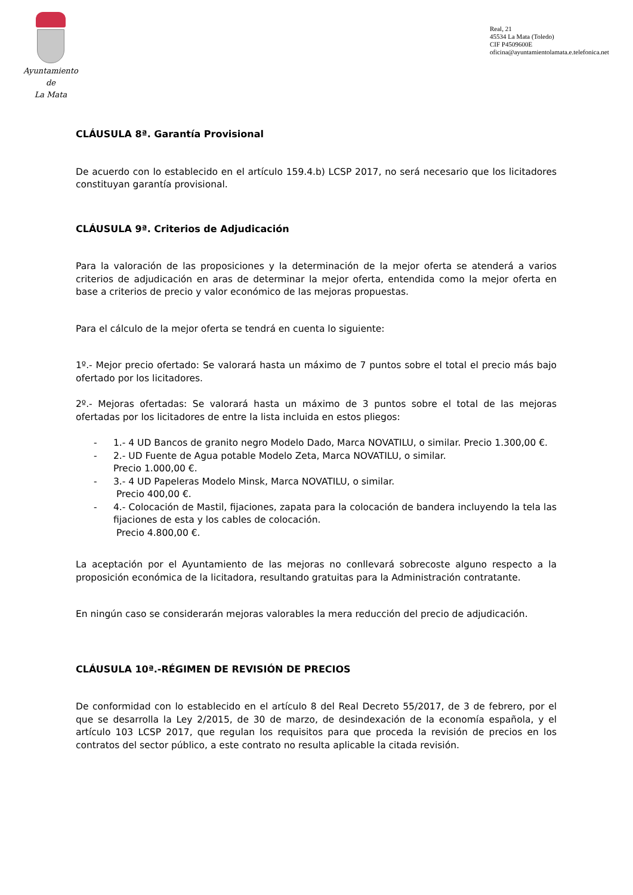Ayuntamiento
de
La Mata
Real, 21
45534 La Mata (Toledo)
CIF P4509600E
oficina@ayuntamientolamata.e.telefonica.net
CLÁUSULA 8ª. Garantía Provisional
De acuerdo con lo establecido en el artículo 159.4.b) LCSP 2017, no será necesario que los licitadores constituyan garantía provisional.
CLÁUSULA 9ª. Criterios de Adjudicación
Para la valoración de las proposiciones y la determinación de la mejor oferta se atenderá a varios criterios de adjudicación en aras de determinar la mejor oferta, entendida como la mejor oferta en base a criterios de precio y valor económico de las mejoras propuestas.
Para el cálculo de la mejor oferta se tendrá en cuenta lo siguiente:
1º.- Mejor precio ofertado: Se valorará hasta un máximo de 7 puntos sobre el total el precio más bajo ofertado por los licitadores.
2º.- Mejoras ofertadas: Se valorará hasta un máximo de 3 puntos sobre el total de las mejoras ofertadas por los licitadores de entre la lista incluida en estos pliegos:
- 1.- 4 UD Bancos de granito negro Modelo Dado, Marca NOVATILU, o similar. Precio 1.300,00 €.
- 2.- UD Fuente de Agua potable Modelo Zeta, Marca NOVATILU, o similar.
Precio 1.000,00 €.
- 3.- 4 UD Papeleras Modelo Minsk, Marca NOVATILU, o similar.
Precio 400,00 €.
- 4.- Colocación de Mastil, fijaciones, zapata para la colocación de bandera incluyendo la tela las fijaciones de esta y los cables de colocación.
Precio 4.800,00 €.
La aceptación por el Ayuntamiento de las mejoras no conllevará sobrecoste alguno respecto a la proposición económica de la licitadora, resultando gratuitas para la Administración contratante.
En ningún caso se considerarán mejoras valorables la mera reducción del precio de adjudicación.
CLÁUSULA 10ª.-RÉGIMEN DE REVISIÓN DE PRECIOS
De conformidad con lo establecido en el artículo 8 del Real Decreto 55/2017, de 3 de febrero, por el que se desarrolla la Ley 2/2015, de 30 de marzo, de desindexación de la economía española, y el artículo 103 LCSP 2017, que regulan los requisitos para que proceda la revisión de precios en los contratos del sector público, a este contrato no resulta aplicable la citada revisión.